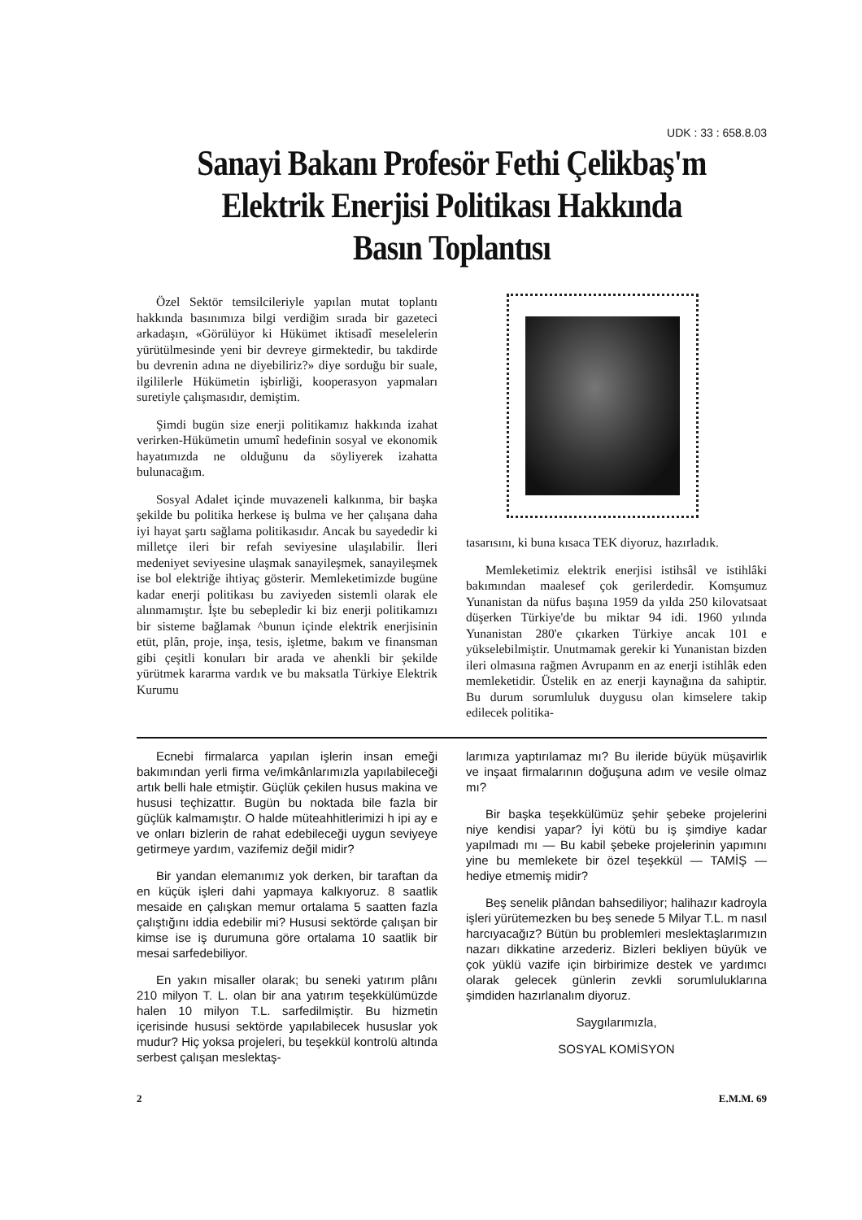UDK : 33 : 658.8.03
Sanayi Bakanı Profesör Fethi Çelikbaş'm Elektrik Enerjisi Politikası Hakkında Basın Toplantısı
Özel Sektör temsilcileriyle yapılan mutat toplantı hakkında basınımıza bilgi verdiğim sırada bir gazeteci arkadaşın, «Görülüyor ki Hükümet iktisadî meselelerin yürütülmesinde yeni bir devreye girmektedir, bu takdirde bu devrenin adına ne diyebiliriz?» diye sorduğu bir suale, ilgililerle Hükümetin işbirliği, kooperasyon yapmaları suretiyle çalışmasıdır, demiştim.
Şimdi bugün size enerji politikamız hakkında izahat verirken-Hükümetin umumî hedefinin sosyal ve ekonomik hayatımızda ne olduğunu da söyliyerek izahatta bulunacağım.
Sosyal Adalet içinde muvazeneli kalkınma, bir başka şekilde bu politika herkese iş bulma ve her çalışana daha iyi hayat şartı sağlama politikasıdır. Ancak bu sayededir ki milletçe ileri bir refah seviyesine ulaşılabilir. İleri medeniyet seviyesine ulaşmak sanayileşmek, sanayileşmek ise bol elektriğe ihtiyaç gösterir. Memleketimizde bugüne kadar enerji politikası bu zaviyeden sistemli olarak ele alınmamıştır. İşte bu sebepledir ki biz enerji politikamızı bir sisteme bağlamak ^bunun içinde elektrik enerjisinin etüt, plân, proje, inşa, tesis, işletme, bakım ve finansman gibi çeşitli konuları bir arada ve ahenkli bir şekilde yürütmek kararma vardık ve bu maksatla Türkiye Elektrik Kurumu
tasarısını, ki buna kısaca TEK diyoruz, hazırladık.
Memleketimiz elektrik enerjisi istihsâl ve istihlâki bakımından maalesef çok gerilerdedir. Komşumuz Yunanistan da nüfus başına 1959 da yılda 250 kilovatsaat düşerken Türkiye'de bu miktar 94 idi. 1960 yılında Yunanistan 280'e çıkarken Türkiye ancak 101 e yükselebilmiştir. Unutmamak gerekir ki Yunanistan bizden ileri olmasına rağmen Avrupanm en az enerji istihlâk eden memleketidir. Üstelik en az enerji kaynağına da sahiptir. Bu durum sorumluluk duygusu olan kimselere takip edilecek politika-
Ecnebi firmalarca yapılan işlerin insan emeği bakımından yerli firma ve/imkânlarımızla yapılabileceği artık belli hale etmiştir. Güçlük çekilen husus makina ve hususi teçhizattır. Bugün bu noktada bile fazla bir güçlük kalmamıştır. O halde müteahhitlerimizi h ipi ay e ve onları bizlerin de rahat edebileceği uygun seviyeye getirmeye yardım, vazifemiz değil midir?
Bir yandan elemanımız yok derken, bir taraftan da en küçük işleri dahi yapmaya kalkıyoruz. 8 saatlik mesaide en çalışkan memur ortalama 5 saatten fazla çalıştığını iddia edebilir mi? Hususi sektörde çalışan bir kimse ise iş durumuna göre ortalama 10 saatlik bir mesai sarfedebiliyor.
En yakın misaller olarak; bu seneki yatırım plânı 210 milyon T. L. olan bir ana yatırım teşekkülümüzde halen 10 milyon T.L. sarfedilmiştir. Bu hizmetin içerisinde hususi sektörde yapılabilecek hususlar yok mudur? Hiç yoksa projeleri, bu teşekkül kontrolü altında serbest çalışan meslektaş-
larımıza yaptırılamaz mı? Bu ileride büyük müşavirlik ve inşaat firmalarının doğuşuna adım ve vesile olmaz mı?
Bir başka teşekkülümüz şehir şebeke projelerini niye kendisi yapar? İyi kötü bu iş şimdiye kadar yapılmadı mı — Bu kabil şebeke projelerinin yapımını yine bu memlekete bir özel teşekkül — TAMİŞ — hediye etmemiş midir?
Beş senelik plândan bahsediliyor; halihazır kadroyla işleri yürütemezken bu beş senede 5 Milyar T.L. m nasıl harcıyacağız? Bütün bu problemleri meslektaşlarımızın nazarı dikkatine arzederiz. Bizleri bekliyen büyük ve çok yüklü vazife için birbirimize destek ve yardımcı olarak gelecek günlerin zevkli sorumluluklarına şimdiden hazırlanalım diyoruz.
Saygılarımızla,
SOSYAL KOMİSYON
2 E.M.M. 69